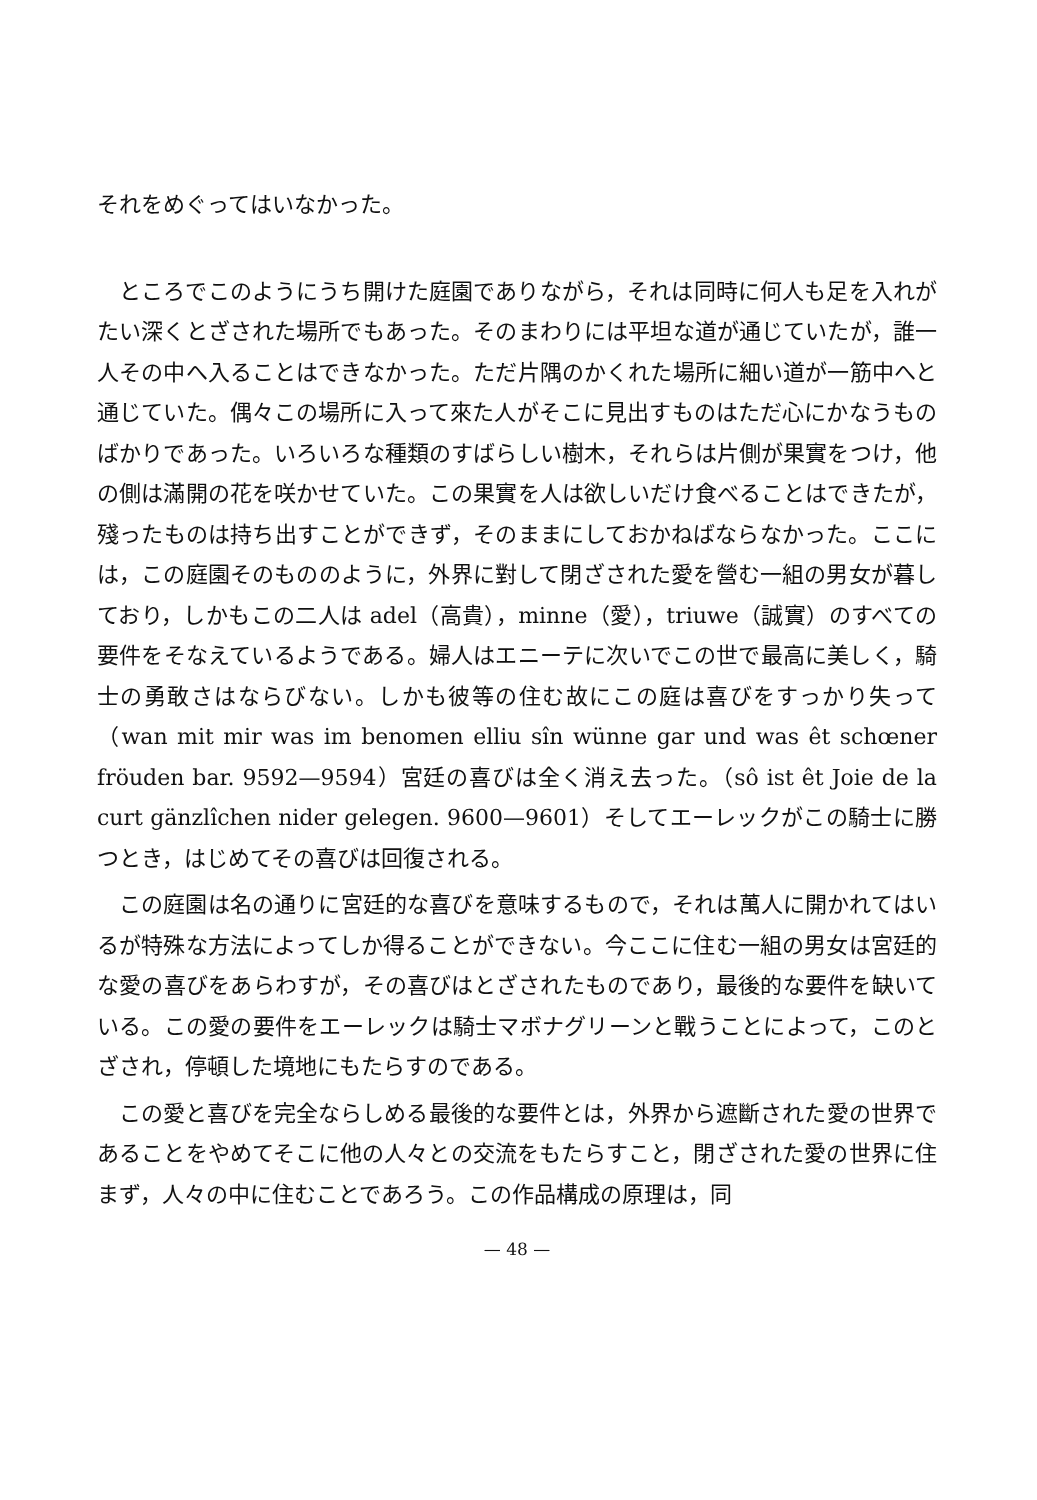それをめぐってはいなかった。
ところでこのようにうち開けた庭園でありながら，それは同時に何人も足を入れがたい深くとざされた場所でもあった。そのまわりには平坦な道が通じていたが，誰一人その中へ入ることはできなかった。ただ片隅のかくれた場所に細い道が一筋中へと通じていた。偶々この場所に入って來た人がそこに見出すものはただ心にかなうものばかりであった。いろいろな種類のすばらしい樹木，それらは片側が果實をつけ，他の側は滿開の花を咲かせていた。この果實を人は欲しいだけ食べることはできたが，殘ったものは持ち出すことができず，そのままにしておかねばならなかった。ここには，この庭園そのもののように，外界に對して閉ざされた愛を營む一組の男女が暮しており，しかもこの二人は adel（高貴），minne（愛），triuwe（誠實）のすべての要件をそなえているようである。婦人はエニーテに次いでこの世で最高に美しく，騎士の勇敢さはならびない。しかも彼等の住む故にこの庭は喜びをすっかり失って（wan mit mir was im benomen elliu sîn wünne gar und was êt schœner fröuden bar. 9592—9594）宮廷の喜びは全く消え去った。（sô ist êt Joie de la curt gänzlîchen nider gelegen. 9600—9601）そしてエーレックがこの騎士に勝つとき，はじめてその喜びは回復される。
この庭園は名の通りに宮廷的な喜びを意味するもので，それは萬人に開かれてはいるが特殊な方法によってしか得ることができない。今ここに住む一組の男女は宮廷的な愛の喜びをあらわすが，その喜びはとざされたものであり，最後的な要件を缺いている。この愛の要件をエーレックは騎士マボナグリーンと戰うことによって，このとざされ，停頓した境地にもたらすのである。
この愛と喜びを完全ならしめる最後的な要件とは，外界から遮斷された愛の世界であることをやめてそこに他の人々との交流をもたらすこと，閉ざされた愛の世界に住まず，人々の中に住むことであろう。この作品構成の原理は，同
— 48 —